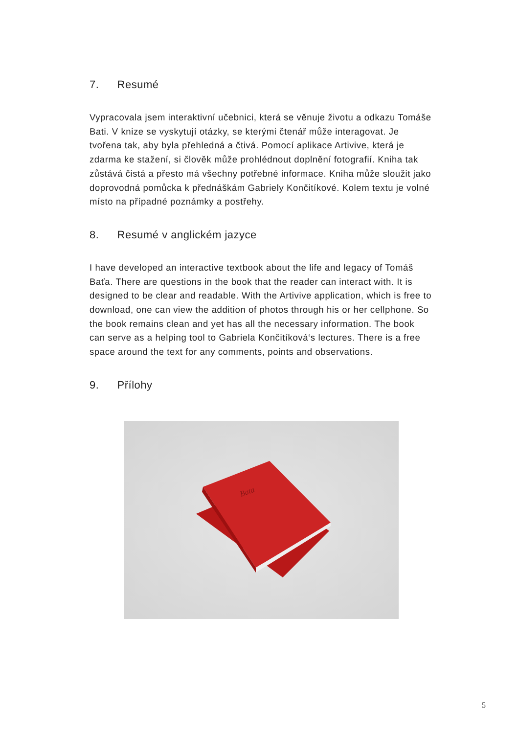7. Resumé
Vypracovala jsem interaktivní učebnici, která se věnuje životu a odkazu Tomáše Bati. V knize se vyskytují otázky, se kterými čtenář může interagovat. Je tvořena tak, aby byla přehledná a čtivá. Pomocí aplikace Artivive, která je zdarma ke stažení, si člověk může prohlédnout doplnění fotografií. Kniha tak zůstává čistá a přesto má všechny potřebné informace. Kniha může sloužit jako doprovodná pomůcka k přednáškám Gabriely Končitíkové. Kolem textu je volné místo na případné poznámky a postřehy.
8. Resumé v anglickém jazyce
I have developed an interactive textbook about the life and legacy of Tomáš Baťa. There are questions in the book that the reader can interact with. It is designed to be clear and readable. With the Artivive application, which is free to download, one can view the addition of photos through his or her cellphone. So the book remains clean and yet has all the necessary information. The book can serve as a helping tool to Gabriela Končitíková‘s lectures. There is a free space around the text for any comments, points and observations.
9. Přílohy
Bata
5